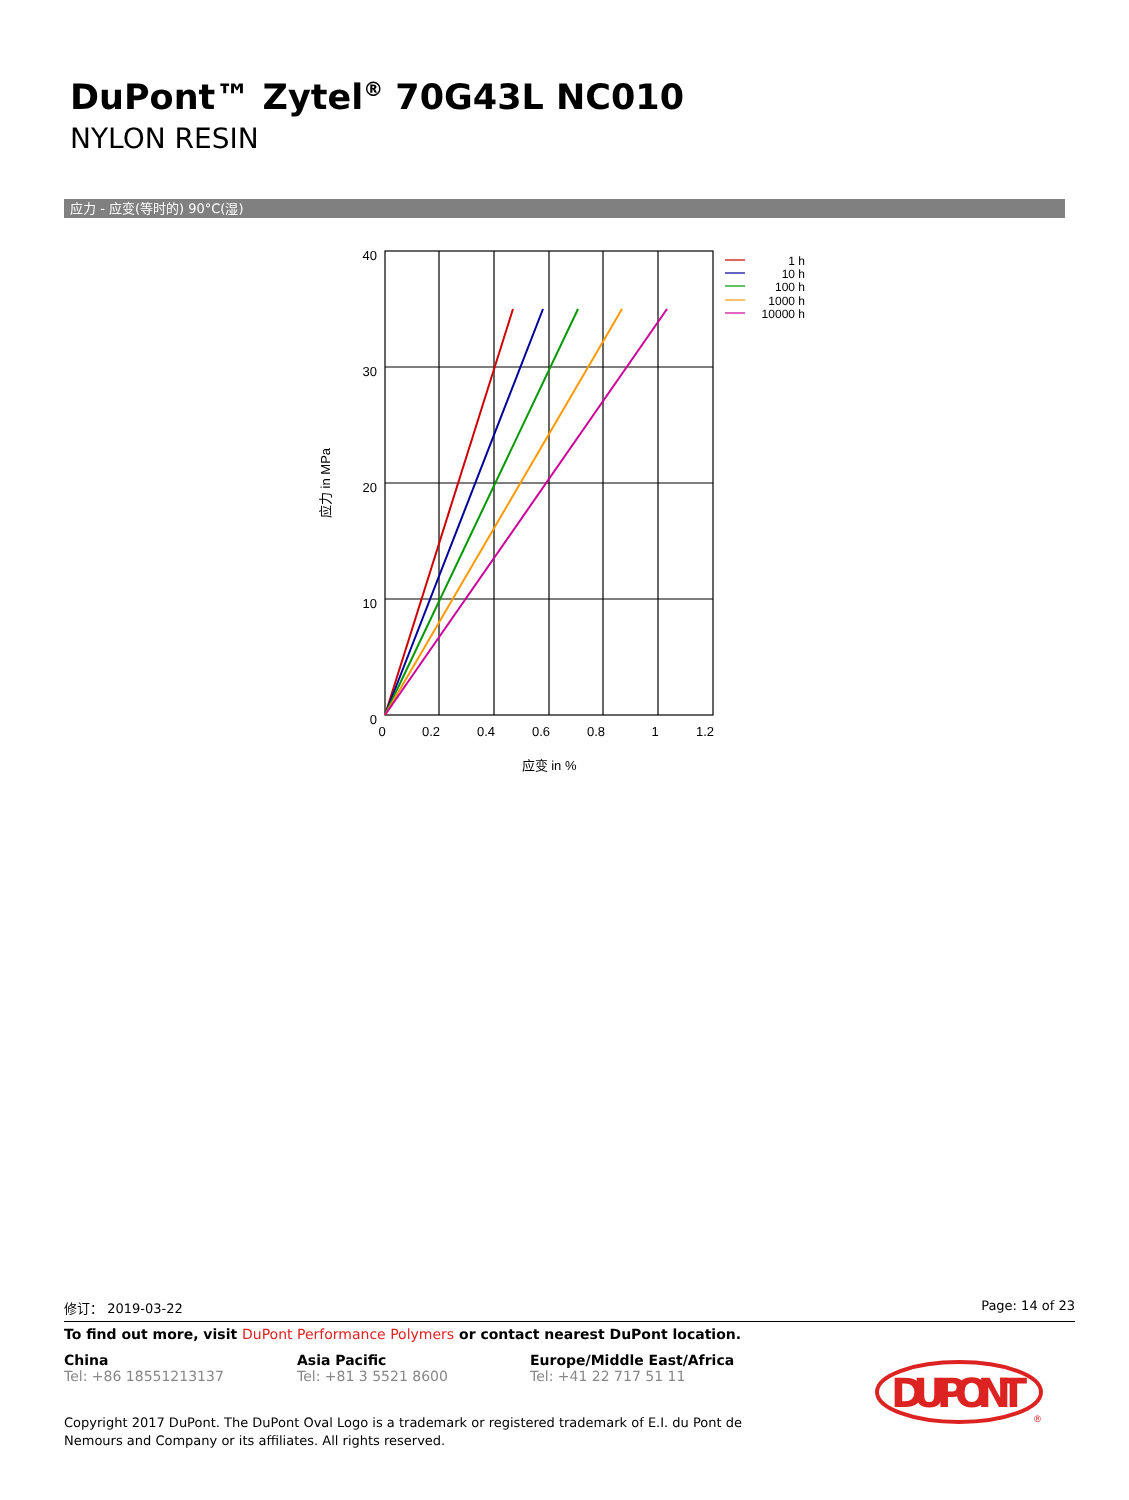DuPont™ Zytel<sup>®</sup> 70G43L NC010
NYLON RESIN
应力 - 应变(等时的) 90°C(湿)
40
30
20
10
0
0
0.2
0.4
0.6
0.8
1
1.2
应变 in %
应力 in MPa
1 h
10 h
100 h
1000 h
10000 h
修订： 2019-03-22 Page: 14 of 23
To find out more, visit DuPont Performance Polymers or contact nearest DuPont location.
China
Tel: +86 18551213137
Asia Pacific
Tel: +81 3 5521 8600
Europe/Middle East/Africa
Tel: +41 22 717 51 11
Copyright 2017 DuPont. The DuPont Oval Logo is a trademark or registered trademark of E.I. du Pont de Nemours and Company or its affiliates. All rights reserved.
DU PONT
®